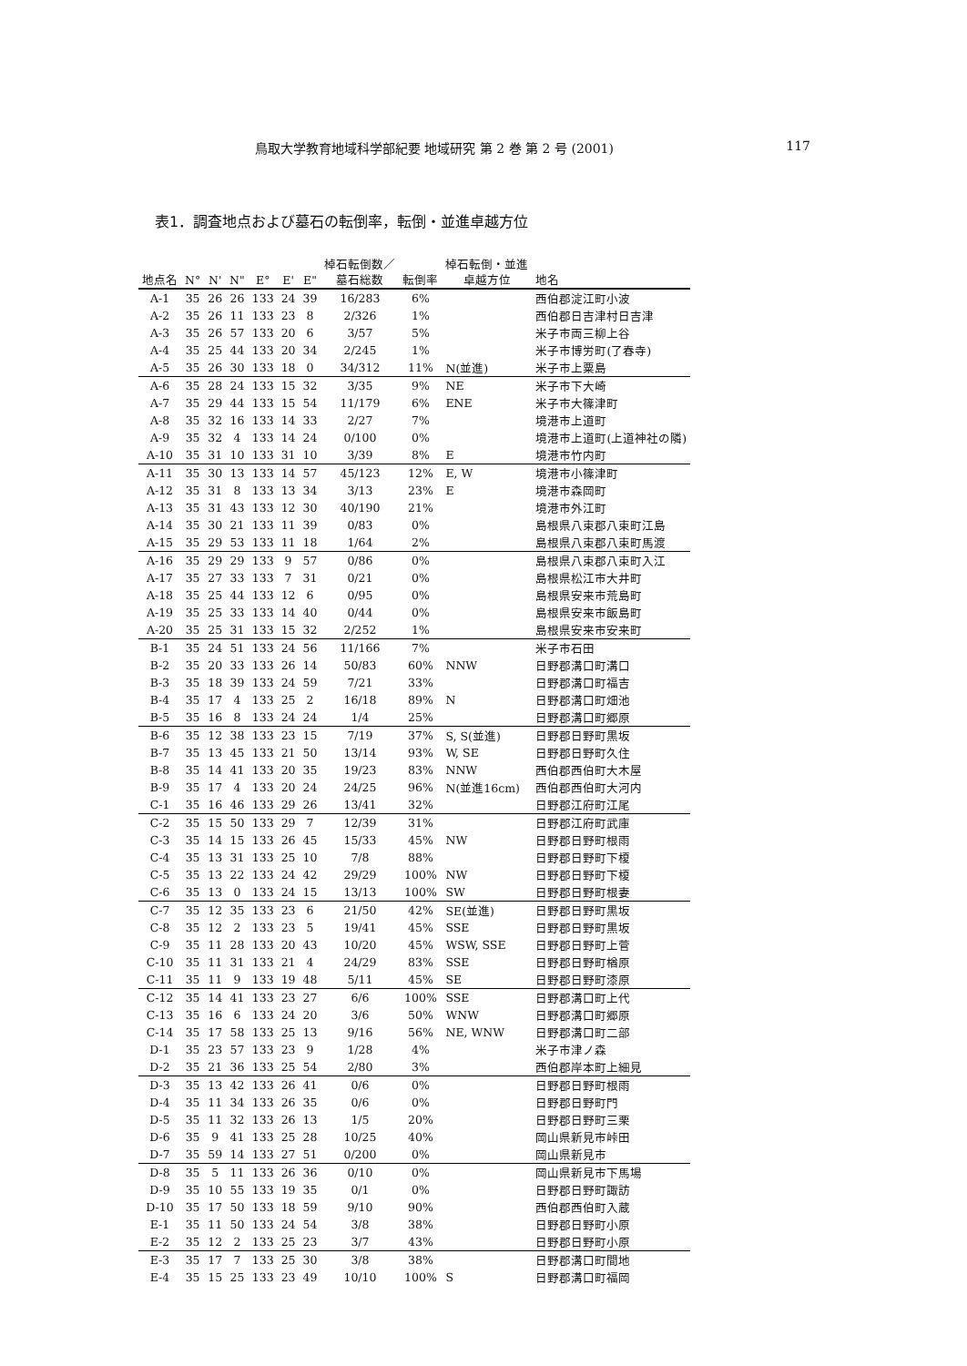鳥取大学教育地域科学部紀要 地域研究 第 2 巻 第 2 号 (2001) 117
表1．調査地点および墓石の転倒率，転倒・並進卓越方位
| | | | | | | | 棹石転倒数／ | | 棹石転倒・並進 | |
| --- | --- | --- | --- | --- | --- | --- | --- | --- | --- | --- |
| 地点名 | N° | N' | N" | E° | E' | E" | 墓石総数 | 転倒率 | 卓越方位 | 地名 |
| A-1 | 35 | 26 | 26 | 133 | 24 | 39 | 16/283 | 6% | | 西伯郡淀江町小波 |
| A-2 | 35 | 26 | 11 | 133 | 23 | 8 | 2/326 | 1% | | 西伯郡日吉津村日吉津 |
| A-3 | 35 | 26 | 57 | 133 | 20 | 6 | 3/57 | 5% | | 米子市両三柳上谷 |
| A-4 | 35 | 25 | 44 | 133 | 20 | 34 | 2/245 | 1% | | 米子市博労町(了春寺) |
| A-5 | 35 | 26 | 30 | 133 | 18 | 0 | 34/312 | 11% | N(並進) | 米子市上粟島 |
| A-6 | 35 | 28 | 24 | 133 | 15 | 32 | 3/35 | 9% | NE | 米子市下大崎 |
| A-7 | 35 | 29 | 44 | 133 | 15 | 54 | 11/179 | 6% | ENE | 米子市大篠津町 |
| A-8 | 35 | 32 | 16 | 133 | 14 | 33 | 2/27 | 7% | | 境港市上道町 |
| A-9 | 35 | 32 | 4 | 133 | 14 | 24 | 0/100 | 0% | | 境港市上道町(上道神社の隣) |
| A-10 | 35 | 31 | 10 | 133 | 31 | 10 | 3/39 | 8% | E | 境港市竹内町 |
| A-11 | 35 | 30 | 13 | 133 | 14 | 57 | 45/123 | 12% | E, W | 境港市小篠津町 |
| A-12 | 35 | 31 | 8 | 133 | 13 | 34 | 3/13 | 23% | E | 境港市森岡町 |
| A-13 | 35 | 31 | 43 | 133 | 12 | 30 | 40/190 | 21% | | 境港市外江町 |
| A-14 | 35 | 30 | 21 | 133 | 11 | 39 | 0/83 | 0% | | 島根県八束郡八束町江島 |
| A-15 | 35 | 29 | 53 | 133 | 11 | 18 | 1/64 | 2% | | 島根県八束郡八束町馬渡 |
| A-16 | 35 | 29 | 29 | 133 | 9 | 57 | 0/86 | 0% | | 島根県八束郡八束町入江 |
| A-17 | 35 | 27 | 33 | 133 | 7 | 31 | 0/21 | 0% | | 島根県松江市大井町 |
| A-18 | 35 | 25 | 44 | 133 | 12 | 6 | 0/95 | 0% | | 島根県安来市荒島町 |
| A-19 | 35 | 25 | 33 | 133 | 14 | 40 | 0/44 | 0% | | 島根県安来市飯島町 |
| A-20 | 35 | 25 | 31 | 133 | 15 | 32 | 2/252 | 1% | | 島根県安来市安来町 |
| B-1 | 35 | 24 | 51 | 133 | 24 | 56 | 11/166 | 7% | | 米子市石田 |
| B-2 | 35 | 20 | 33 | 133 | 26 | 14 | 50/83 | 60% | NNW | 日野郡溝口町溝口 |
| B-3 | 35 | 18 | 39 | 133 | 24 | 59 | 7/21 | 33% | | 日野郡溝口町福吉 |
| B-4 | 35 | 17 | 4 | 133 | 25 | 2 | 16/18 | 89% | N | 日野郡溝口町畑池 |
| B-5 | 35 | 16 | 8 | 133 | 24 | 24 | 1/4 | 25% | | 日野郡溝口町郷原 |
| B-6 | 35 | 12 | 38 | 133 | 23 | 15 | 7/19 | 37% | S, S(並進) | 日野郡日野町黒坂 |
| B-7 | 35 | 13 | 45 | 133 | 21 | 50 | 13/14 | 93% | W, SE | 日野郡日野町久住 |
| B-8 | 35 | 14 | 41 | 133 | 20 | 35 | 19/23 | 83% | NNW | 西伯郡西伯町大木屋 |
| B-9 | 35 | 17 | 4 | 133 | 20 | 24 | 24/25 | 96% | N(並進16cm) | 西伯郡西伯町大河内 |
| C-1 | 35 | 16 | 46 | 133 | 29 | 26 | 13/41 | 32% | | 日野郡江府町江尾 |
| C-2 | 35 | 15 | 50 | 133 | 29 | 7 | 12/39 | 31% | | 日野郡江府町武庫 |
| C-3 | 35 | 14 | 15 | 133 | 26 | 45 | 15/33 | 45% | NW | 日野郡日野町根雨 |
| C-4 | 35 | 13 | 31 | 133 | 25 | 10 | 7/8 | 88% | | 日野郡日野町下榎 |
| C-5 | 35 | 13 | 22 | 133 | 24 | 42 | 29/29 | 100% | NW | 日野郡日野町下榎 |
| C-6 | 35 | 13 | 0 | 133 | 24 | 15 | 13/13 | 100% | SW | 日野郡日野町根妻 |
| C-7 | 35 | 12 | 35 | 133 | 23 | 6 | 21/50 | 42% | SE(並進) | 日野郡日野町黒坂 |
| C-8 | 35 | 12 | 2 | 133 | 23 | 5 | 19/41 | 45% | SSE | 日野郡日野町黒坂 |
| C-9 | 35 | 11 | 28 | 133 | 20 | 43 | 10/20 | 45% | WSW, SSE | 日野郡日野町上菅 |
| C-10 | 35 | 11 | 31 | 133 | 21 | 4 | 24/29 | 83% | SSE | 日野郡日野町楢原 |
| C-11 | 35 | 11 | 9 | 133 | 19 | 48 | 5/11 | 45% | SE | 日野郡日野町漆原 |
| C-12 | 35 | 14 | 41 | 133 | 23 | 27 | 6/6 | 100% | SSE | 日野郡溝口町上代 |
| C-13 | 35 | 16 | 6 | 133 | 24 | 20 | 3/6 | 50% | WNW | 日野郡溝口町郷原 |
| C-14 | 35 | 17 | 58 | 133 | 25 | 13 | 9/16 | 56% | NE, WNW | 日野郡溝口町二部 |
| D-1 | 35 | 23 | 57 | 133 | 23 | 9 | 1/28 | 4% | | 米子市津ノ森 |
| D-2 | 35 | 21 | 36 | 133 | 25 | 54 | 2/80 | 3% | | 西伯郡岸本町上細見 |
| D-3 | 35 | 13 | 42 | 133 | 26 | 41 | 0/6 | 0% | | 日野郡日野町根雨 |
| D-4 | 35 | 11 | 34 | 133 | 26 | 35 | 0/6 | 0% | | 日野郡日野町門 |
| D-5 | 35 | 11 | 32 | 133 | 26 | 13 | 1/5 | 20% | | 日野郡日野町三栗 |
| D-6 | 35 | 9 | 41 | 133 | 25 | 28 | 10/25 | 40% | | 岡山県新見市峠田 |
| D-7 | 35 | 59 | 14 | 133 | 27 | 51 | 0/200 | 0% | | 岡山県新見市 |
| D-8 | 35 | 5 | 11 | 133 | 26 | 36 | 0/10 | 0% | | 岡山県新見市下馬場 |
| D-9 | 35 | 10 | 55 | 133 | 19 | 35 | 0/1 | 0% | | 日野郡日野町諏訪 |
| D-10 | 35 | 17 | 50 | 133 | 18 | 59 | 9/10 | 90% | | 西伯郡西伯町入蔵 |
| E-1 | 35 | 11 | 50 | 133 | 24 | 54 | 3/8 | 38% | | 日野郡日野町小原 |
| E-2 | 35 | 12 | 2 | 133 | 25 | 23 | 3/7 | 43% | | 日野郡日野町小原 |
| E-3 | 35 | 17 | 7 | 133 | 25 | 30 | 3/8 | 38% | | 日野郡溝口町間地 |
| E-4 | 35 | 15 | 25 | 133 | 23 | 49 | 10/10 | 100% | S | 日野郡溝口町福岡 |